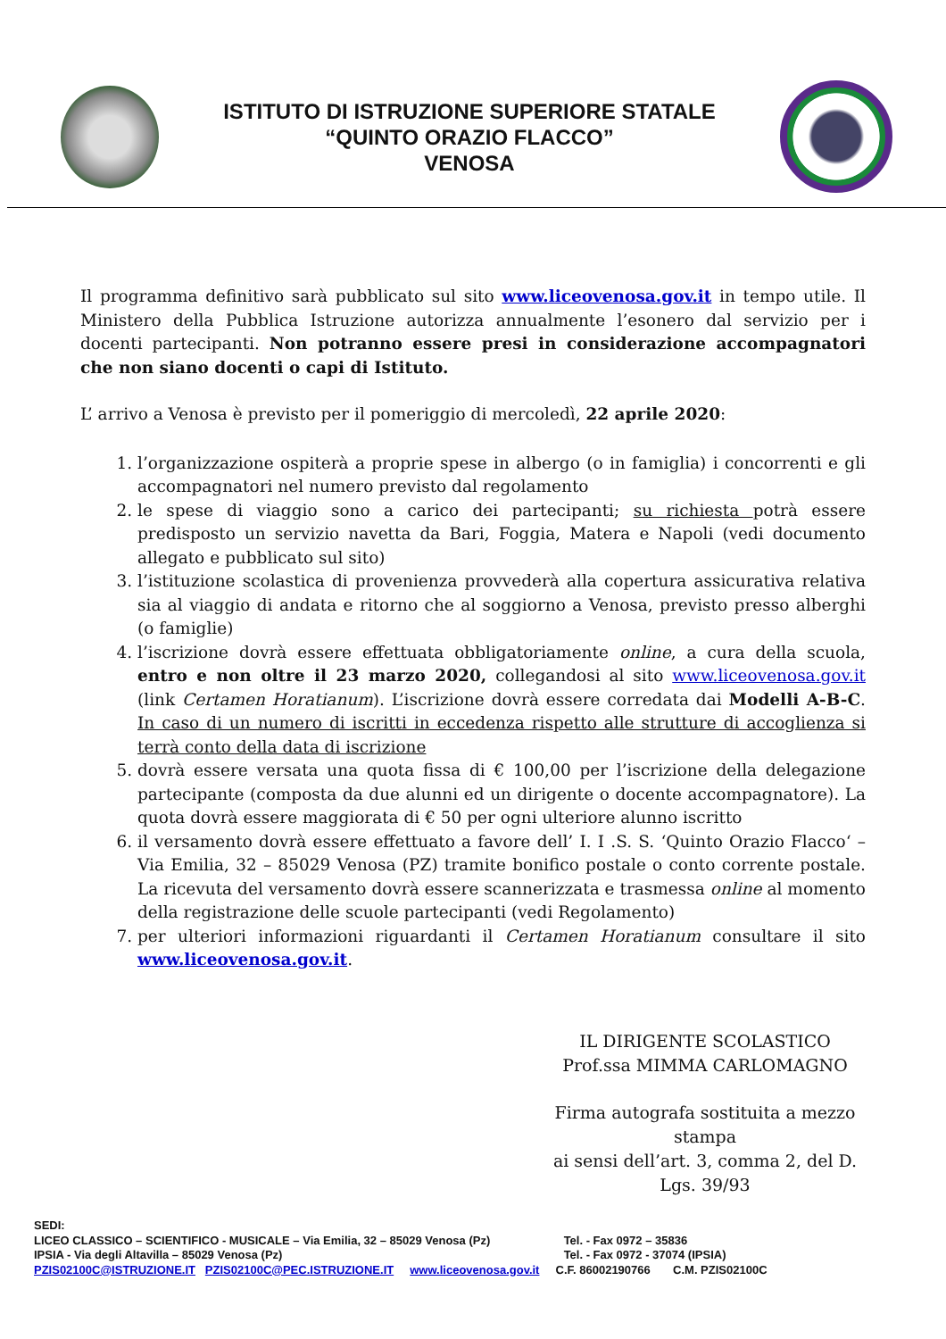ISTITUTO DI ISTRUZIONE SUPERIORE STATALE
“QUINTO ORAZIO FLACCO”
VENOSA
Il programma definitivo sarà pubblicato sul sito www.liceovenosa.gov.it in tempo utile. Il Ministero della Pubblica Istruzione autorizza annualmente l’esonero dal servizio per i docenti partecipanti. Non potranno essere presi in considerazione accompagnatori che non siano docenti o capi di Istituto.
L’ arrivo a Venosa è previsto per il pomeriggio di mercoledì, 22 aprile 2020:
1. l’organizzazione ospiterà a proprie spese in albergo (o in famiglia) i concorrenti e gli accompagnatori nel numero previsto dal regolamento
2. le spese di viaggio sono a carico dei partecipanti; su richiesta potrà essere predisposto un servizio navetta da Bari, Foggia, Matera e Napoli (vedi documento allegato e pubblicato sul sito)
3. l’istituzione scolastica di provenienza provvederà alla copertura assicurativa relativa sia al viaggio di andata e ritorno che al soggiorno a Venosa, previsto presso alberghi (o famiglie)
4. l’iscrizione dovrà essere effettuata obbligatoriamente online, a cura della scuola, entro e non oltre il 23 marzo 2020, collegandosi al sito www.liceovenosa.gov.it (link Certamen Horatianum). L’iscrizione dovrà essere corredata dai Modelli A-B-C. In caso di un numero di iscritti in eccedenza rispetto alle strutture di accoglienza si terrà conto della data di iscrizione
5. dovrà essere versata una quota fissa di € 100,00 per l’iscrizione della delegazione partecipante (composta da due alunni ed un dirigente o docente accompagnatore). La quota dovrà essere maggiorata di € 50 per ogni ulteriore alunno iscritto
6. il versamento dovrà essere effettuato a favore dell’ I. I .S. S. ‘Quinto Orazio Flacco‘ – Via Emilia, 32 – 85029 Venosa (PZ) tramite bonifico postale o conto corrente postale. La ricevuta del versamento dovrà essere scannerizzata e trasmessa online al momento della registrazione delle scuole partecipanti (vedi Regolamento)
7. per ulteriori informazioni riguardanti il Certamen Horatianum consultare il sito www.liceovenosa.gov.it.
IL DIRIGENTE SCOLASTICO
Prof.ssa MIMMA CARLOMAGNO
Firma autografa sostituita a mezzo stampa
ai sensi dell’art. 3, comma 2, del D. Lgs. 39/93
SEDI:
LICEO CLASSICO – SCIENTIFICO - MUSICALE – Via Emilia, 32 – 85029 Venosa (Pz) Tel. - Fax 0972 – 35836
IPSIA - Via degli Altavilla – 85029 Venosa (Pz) Tel. - Fax 0972 - 37074 (IPSIA)
PZIS02100C@ISTRUZIONE.IT PZIS02100C@PEC.ISTRUZIONE.IT www.liceovenosa.gov.it C.F. 86002190766 C.M. PZIS02100C